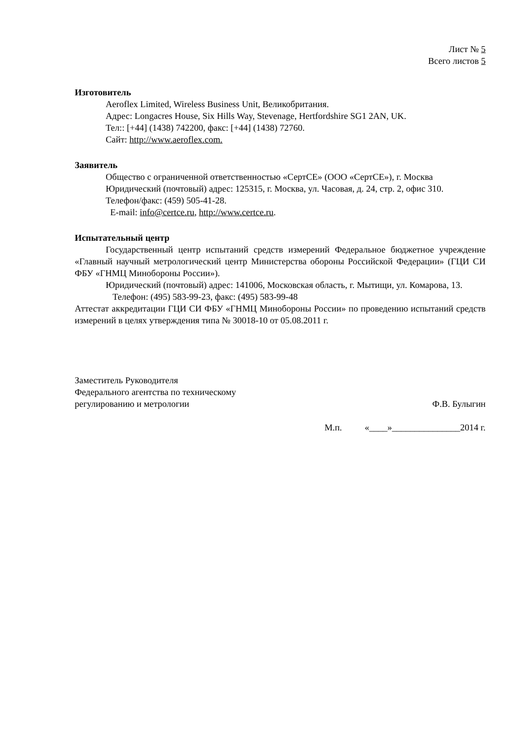Лист № 5
Всего листов 5
Изготовитель
Aeroflex Limited, Wireless Business Unit, Великобритания.
Адрес: Longacres House, Six Hills Way, Stevenage, Hertfordshire SG1 2AN, UK.
Тел:: [+44] (1438) 742200, факс: [+44] (1438) 72760.
Сайт: http://www.aeroflex.com.
Заявитель
Общество с ограниченной ответственностью «СертСЕ» (ООО «СертСЕ»), г. Москва
Юридический (почтовый) адрес: 125315, г. Москва, ул. Часовая, д. 24, стр. 2, офис 310.
Телефон/факс: (459) 505-41-28.
E-mail: info@certce.ru, http://www.certce.ru.
Испытательный центр
Государственный центр испытаний средств измерений Федеральное бюджетное учреждение «Главный научный метрологический центр Министерства обороны Российской Федерации» (ГЦИ СИ ФБУ «ГНМЦ Минобороны России»).
Юридический (почтовый) адрес: 141006, Московская область, г. Мытищи, ул. Комарова, 13.
Телефон: (495) 583-99-23, факс: (495) 583-99-48
Аттестат аккредитации ГЦИ СИ ФБУ «ГНМЦ Минобороны России» по проведению испытаний средств измерений в целях утверждения типа № 30018-10 от 05.08.2011 г.
Заместитель Руководителя
Федерального агентства по техническому
регулированию и метрологии
Ф.В. Булыгин
М.п. «____»_______________2014 г.